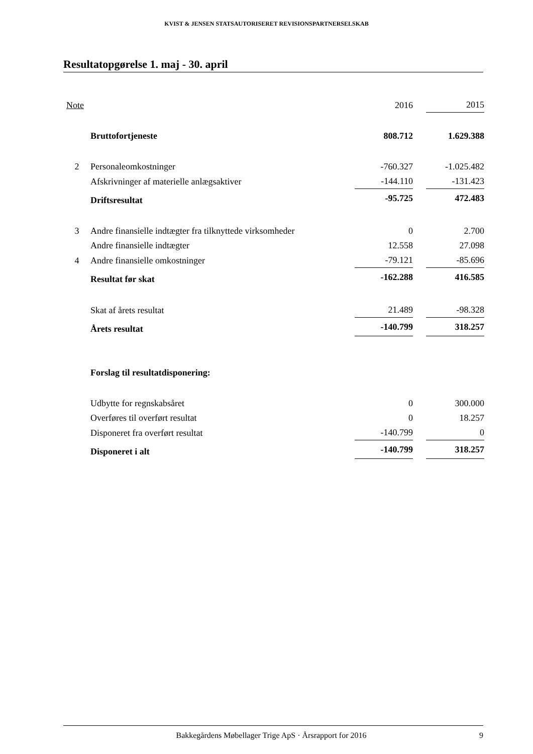KVIST & JENSEN STATSAUTORISERET REVISIONSPARTNERSELSKAB
Resultatopgørelse 1. maj - 30. april
| Note | | 2016 | | 2015 |
| --- | --- | --- | --- | --- |
| | Bruttofortjeneste | 808.712 | | 1.629.388 |
| 2 | Personaleomkostninger | -760.327 | | -1.025.482 |
| | Afskrivninger af materielle anlægsaktiver | -144.110 | | -131.423 |
| | Driftsresultat | -95.725 | | 472.483 |
| 3 | Andre finansielle indtægter fra tilknyttede virksomheder | 0 | | 2.700 |
| | Andre finansielle indtægter | 12.558 | | 27.098 |
| 4 | Andre finansielle omkostninger | -79.121 | | -85.696 |
| | Resultat før skat | -162.288 | | 416.585 |
| | Skat af årets resultat | 21.489 | | -98.328 |
| | Årets resultat | -140.799 | | 318.257 |
| | Forslag til resultatdisponering: | | | |
| | Udbytte for regnskabsåret | 0 | | 300.000 |
| | Overføres til overført resultat | 0 | | 18.257 |
| | Disponeret fra overført resultat | -140.799 | | 0 |
| | Disponeret i alt | -140.799 | | 318.257 |
Bakkegårdens Møbellager Trige ApS · Årsrapport for 2016 9